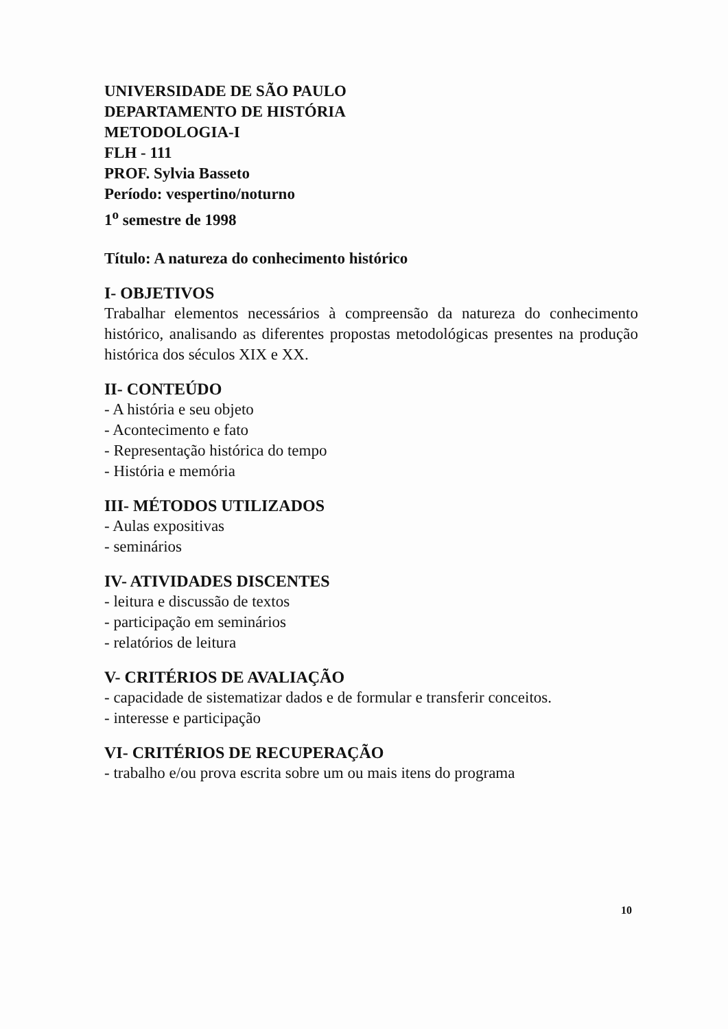UNIVERSIDADE DE SÃO PAULO
DEPARTAMENTO DE HISTÓRIA
METODOLOGIA-I
FLH - 111
PROF. Sylvia Basseto
Período: vespertino/noturno
1<sup>o</sup> semestre de 1998
Título: A natureza do conhecimento histórico
I- OBJETIVOS
Trabalhar elementos necessários à compreensão da natureza do conhecimento histórico, analisando as diferentes propostas metodológicas presentes na produção histórica dos séculos XIX e XX.
II- CONTEÚDO
- A história e seu objeto
- Acontecimento e fato
- Representação histórica do tempo
- História e memória
III- MÉTODOS UTILIZADOS
- Aulas expositivas
- seminários
IV- ATIVIDADES DISCENTES
- leitura e discussão de textos
- participação em seminários
- relatórios de leitura
V- CRITÉRIOS DE AVALIAÇÃO
- capacidade de sistematizar dados e de formular e transferir conceitos.
- interesse e participação
VI- CRITÉRIOS DE RECUPERAÇÃO
- trabalho e/ou prova escrita sobre um ou mais itens do programa
10